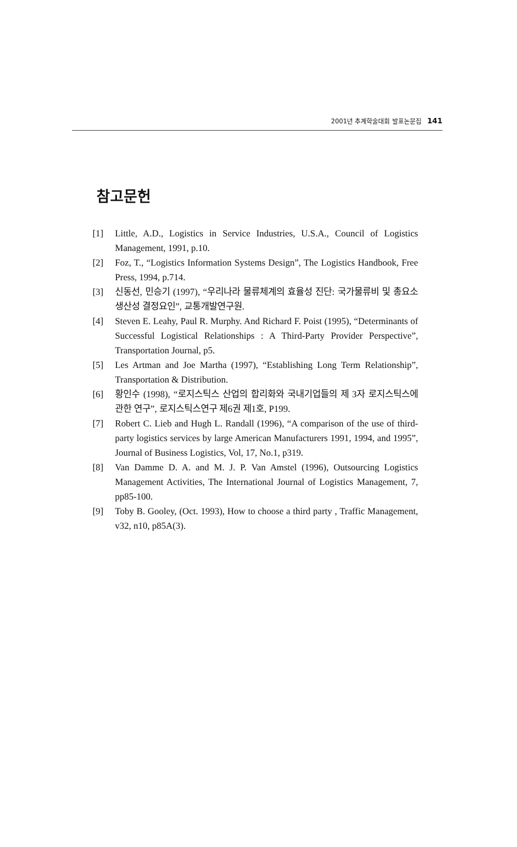2001년 추계학술대회 발표논문집 141
참고문헌
[1] Little, A.D., Logistics in Service Industries, U.S.A., Council of Logistics Management, 1991, p.10.
[2] Foz, T., “Logistics Information Systems Design”, The Logistics Handbook, Free Press, 1994, p.714.
[3] 신동선, 민승기 (1997), “우리나라 물류체계의 효율성 진단: 국가물류비 및 총요소 생산성 결정요인”, 교통개발연구원.
[4] Steven E. Leahy, Paul R. Murphy. And Richard F. Poist (1995), “Determinants of Successful Logistical Relationships : A Third-Party Provider Perspective”, Transportation Journal, p5.
[5] Les Artman and Joe Martha (1997), “Establishing Long Term Relationship”, Transportation & Distribution.
[6] 황인수 (1998), “로지스틱스 산업의 합리화와 국내기업들의 제 3자 로지스틱스에 관한 연구”, 로지스틱스연구 제6권 제1호, P199.
[7] Robert C. Lieb and Hugh L. Randall (1996), “A comparison of the use of third-party logistics services by large American Manufacturers 1991, 1994, and 1995”, Journal of Business Logistics, Vol, 17, No.1, p319.
[8] Van Damme D. A. and M. J. P. Van Amstel (1996), Outsourcing Logistics Management Activities, The International Journal of Logistics Management, 7, pp85-100.
[9] Toby B. Gooley, (Oct. 1993), How to choose a third party , Traffic Management, v32, n10, p85A(3).